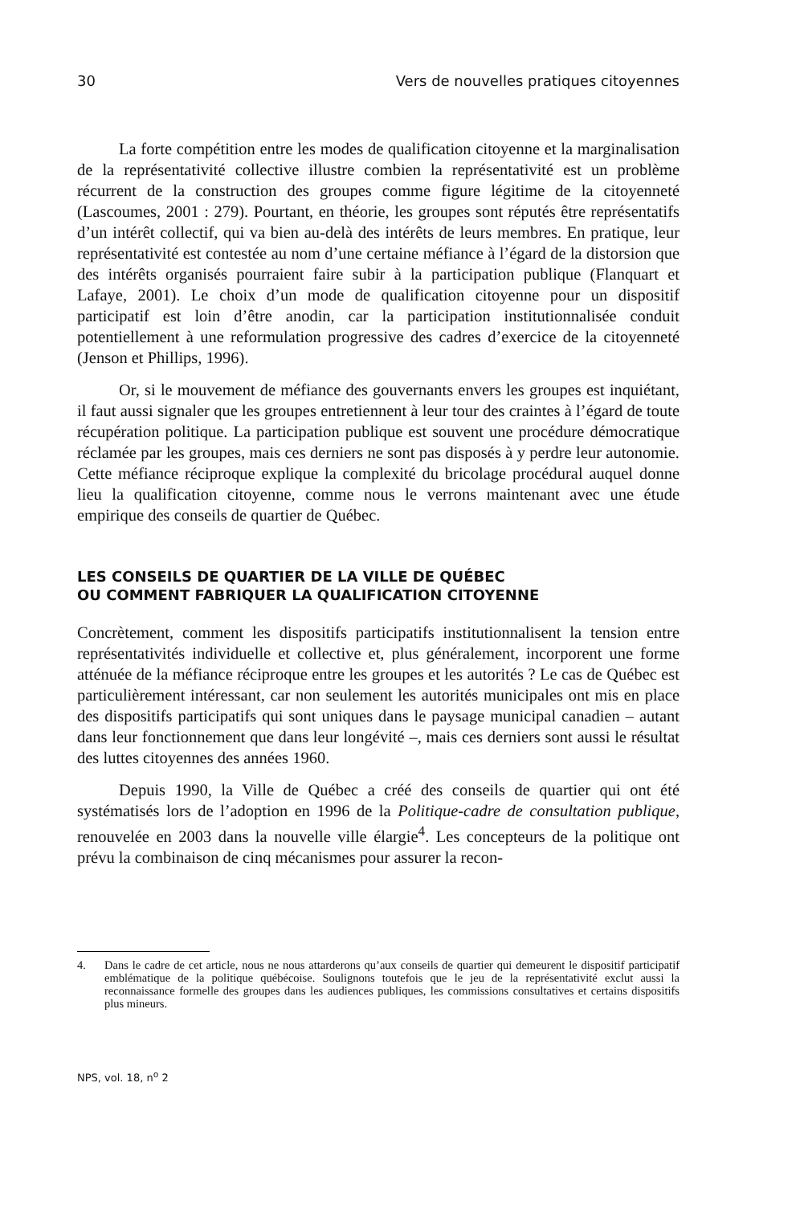30 Vers de nouvelles pratiques citoyennes
La forte compétition entre les modes de qualification citoyenne et la marginalisation de la représentativité collective illustre combien la représentativité est un problème récurrent de la construction des groupes comme figure légitime de la citoyenneté (Lascoumes, 2001 : 279). Pourtant, en théorie, les groupes sont réputés être représentatifs d’un intérêt collectif, qui va bien au-delà des intérêts de leurs membres. En pratique, leur représentativité est contestée au nom d’une certaine méfiance à l’égard de la distorsion que des intérêts organisés pourraient faire subir à la participation publique (Flanquart et Lafaye, 2001). Le choix d’un mode de qualification citoyenne pour un dispositif participatif est loin d’être anodin, car la participation institutionnalisée conduit potentiellement à une reformulation progressive des cadres d’exercice de la citoyenneté (Jenson et Phillips, 1996).
Or, si le mouvement de méfiance des gouvernants envers les groupes est inquiétant, il faut aussi signaler que les groupes entretiennent à leur tour des craintes à l’égard de toute récupération politique. La participation publique est souvent une procédure démocratique réclamée par les groupes, mais ces derniers ne sont pas disposés à y perdre leur autonomie. Cette méfiance réciproque explique la complexité du bricolage procédural auquel donne lieu la qualification citoyenne, comme nous le verrons maintenant avec une étude empirique des conseils de quartier de Québec.
LES CONSEILS DE QUARTIER DE LA VILLE DE QUÉBEC
OU COMMENT FABRIQUER LA QUALIFICATION CITOYENNE
Concrètement, comment les dispositifs participatifs institutionnalisent la tension entre représentativités individuelle et collective et, plus généralement, incorporent une forme atténuée de la méfiance réciproque entre les groupes et les autorités ? Le cas de Québec est particulièrement intéressant, car non seulement les autorités municipales ont mis en place des dispositifs participatifs qui sont uniques dans le paysage municipal canadien – autant dans leur fonctionnement que dans leur longévité –, mais ces derniers sont aussi le résultat des luttes citoyennes des années 1960.
Depuis 1990, la Ville de Québec a créé des conseils de quartier qui ont été systématisés lors de l’adoption en 1996 de la Politique-cadre de consultation publique, renouvelée en 2003 dans la nouvelle ville élargie<sup>4</sup>. Les concepteurs de la politique ont prévu la combinaison de cinq mécanismes pour assurer la recon-
4. Dans le cadre de cet article, nous ne nous attarderons qu’aux conseils de quartier qui demeurent le dispositif participatif emblématique de la politique québécoise. Soulignons toutefois que le jeu de la représentativité exclut aussi la reconnaissance formelle des groupes dans les audiences publiques, les commissions consultatives et certains dispositifs plus mineurs.
NPS, vol. 18, n<sup>o</sup> 2